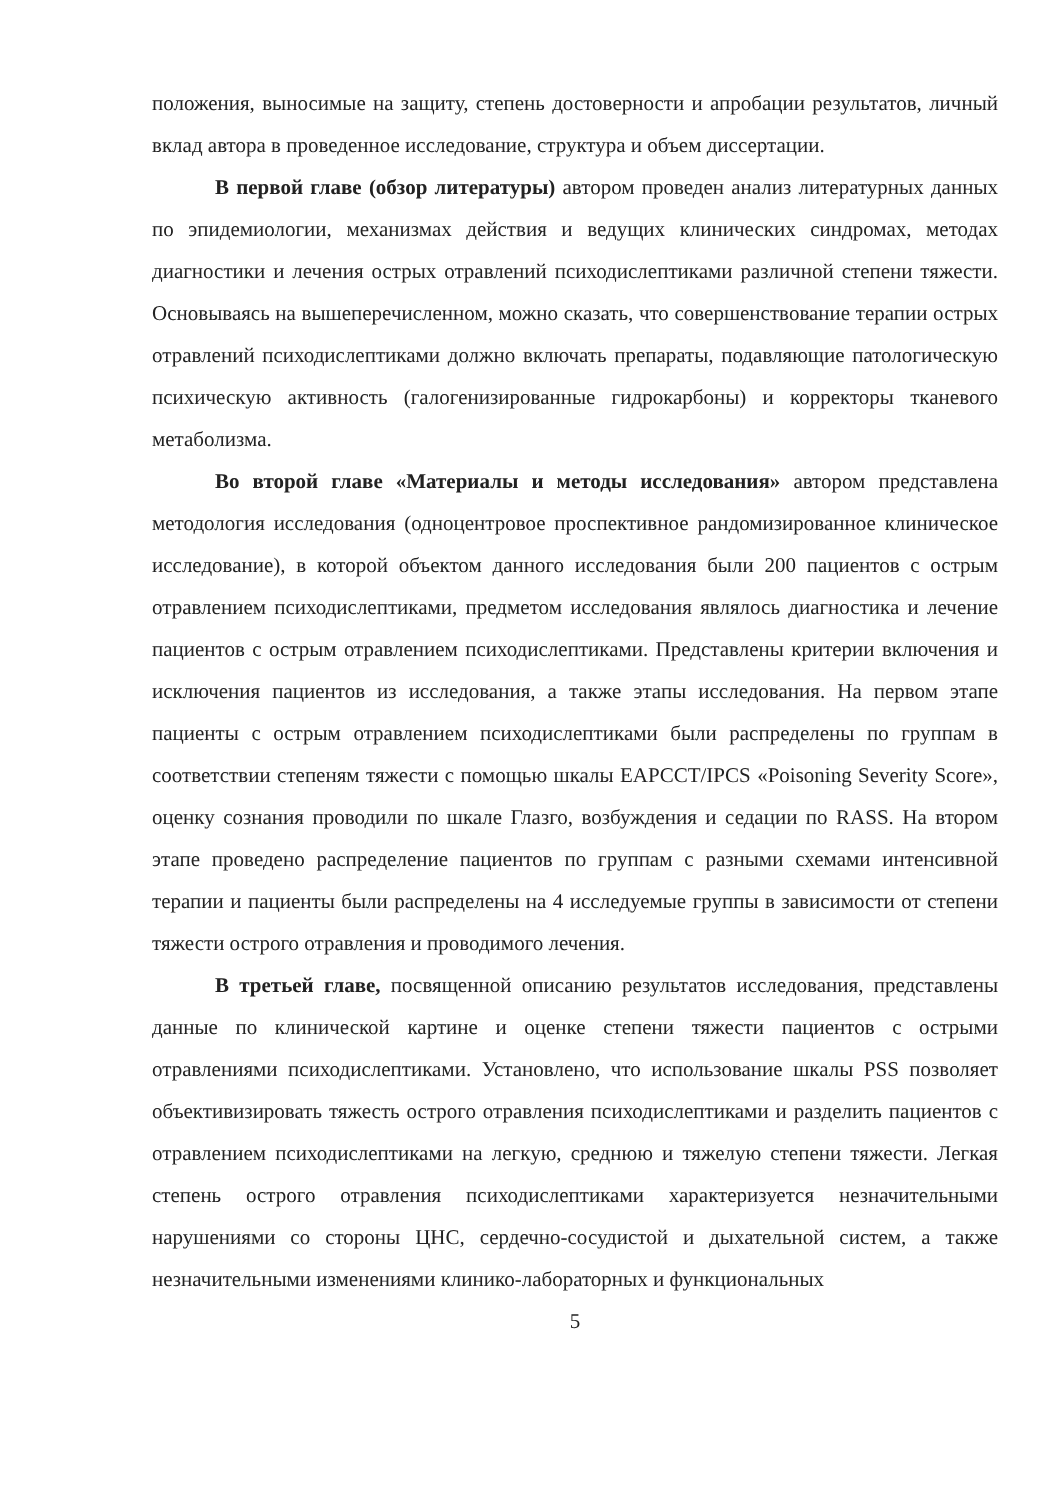положения, выносимые на защиту, степень достоверности и апробации результатов, личный вклад автора в проведенное исследование, структура и объем диссертации.
В первой главе (обзор литературы) автором проведен анализ литературных данных по эпидемиологии, механизмах действия и ведущих клинических синдромах, методах диагностики и лечения острых отравлений психодислептиками различной степени тяжести. Основываясь на вышеперечисленном, можно сказать, что совершенствование терапии острых отравлений психодислептиками должно включать препараты, подавляющие патологическую психическую активность (галогенизированные гидрокарбоны) и корректоры тканевого метаболизма.
Во второй главе «Материалы и методы исследования» автором представлена методология исследования (одноцентровое проспективное рандомизированное клиническое исследование), в которой объектом данного исследования были 200 пациентов с острым отравлением психодислептиками, предметом исследования являлось диагностика и лечение пациентов с острым отравлением психодислептиками. Представлены критерии включения и исключения пациентов из исследования, а также этапы исследования. На первом этапе пациенты с острым отравлением психодислептиками были распределены по группам в соответствии степеням тяжести с помощью шкалы EAPCCT/IPCS «Poisoning Severity Score», оценку сознания проводили по шкале Глазго, возбуждения и седации по RASS. На втором этапе проведено распределение пациентов по группам с разными схемами интенсивной терапии и пациенты были распределены на 4 исследуемые группы в зависимости от степени тяжести острого отравления и проводимого лечения.
В третьей главе, посвященной описанию результатов исследования, представлены данные по клинической картине и оценке степени тяжести пациентов с острыми отравлениями психодислептиками. Установлено, что использование шкалы PSS позволяет объективизировать тяжесть острого отравления психодислептиками и разделить пациентов с отравлением психодислептиками на легкую, среднюю и тяжелую степени тяжести. Легкая степень острого отравления психодислептиками характеризуется незначительными нарушениями со стороны ЦНС, сердечно-сосудистой и дыхательной систем, а также незначительными изменениями клинико-лабораторных и функциональных
5